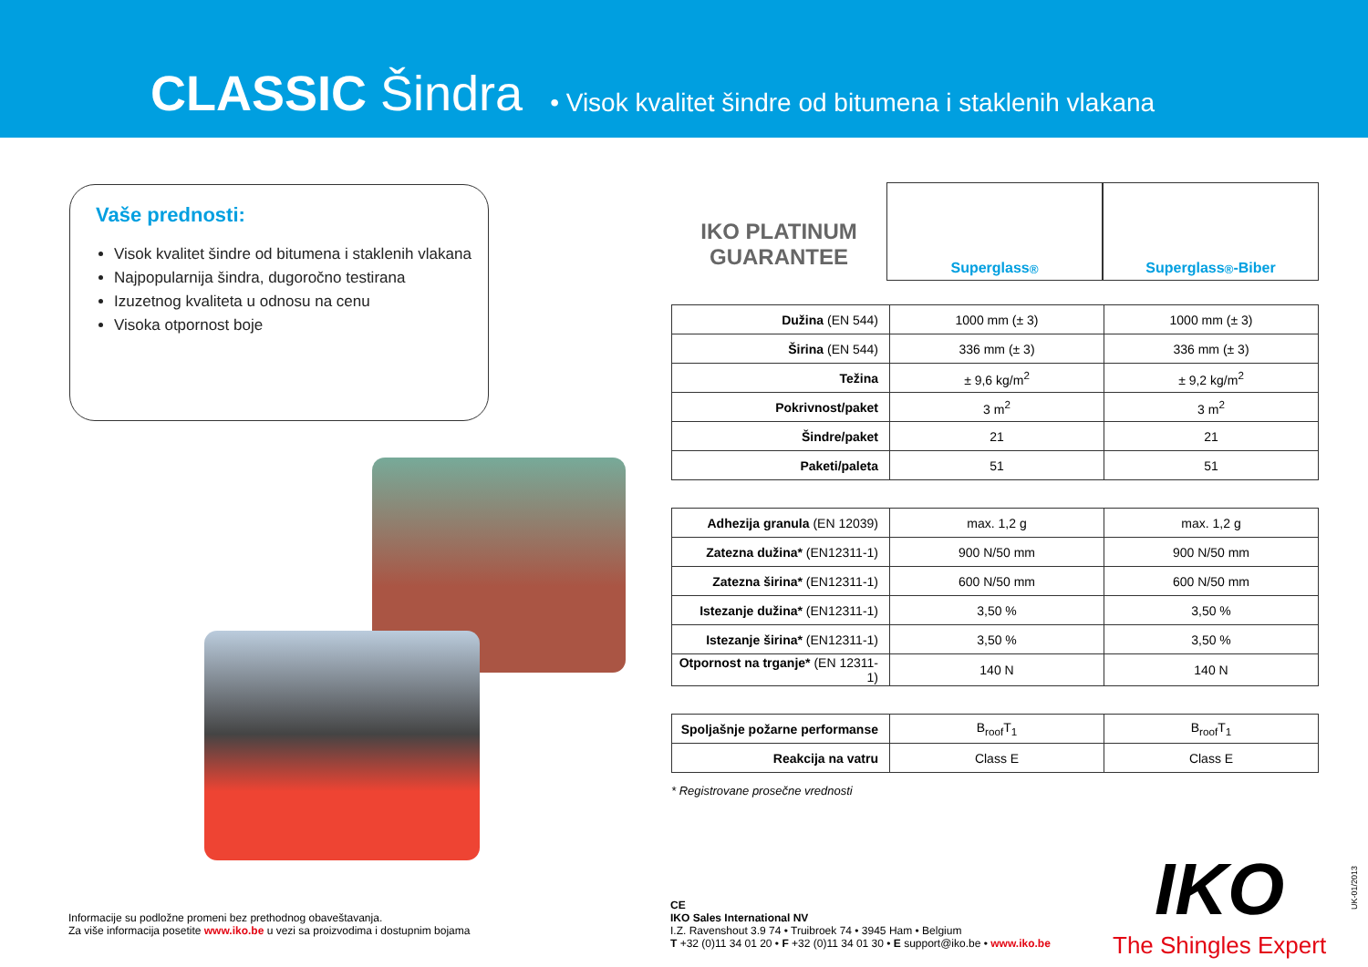CLASSIC Šindra
• Visok kvalitet šindre od bitumena i staklenih vlakana
Vaše prednosti:
Visok kvalitet šindre od bitumena i staklenih vlakana
Najpopularnija šindra, dugoročno testirana
Izuzetnog kvaliteta u odnosu na cenu
Visoka otpornost boje
IKO PLATINUM GUARANTEE
Superglass<sup>®</sup> Superglass<sup>®</sup>-Biber
| Dužina (EN 544) | 1000 mm (± 3) | 1000 mm (± 3) |
| Širina (EN 544) | 336 mm (± 3) | 336 mm (± 3) |
| Težina | ± 9,6 kg/m<sup>2</sup> | ± 9,2 kg/m<sup>2</sup> |
| Pokrivnost/paket | 3 m<sup>2</sup> | 3 m<sup>2</sup> |
| Šindre/paket | 21 | 21 |
| Paketi/paleta | 51 | 51 |
| Adhezija granula (EN 12039) | max. 1,2 g | max. 1,2 g |
| Zatezna dužina* (EN12311-1) | 900 N/50 mm | 900 N/50 mm |
| Zatezna širina* (EN12311-1) | 600 N/50 mm | 600 N/50 mm |
| Istezanje dužina* (EN12311-1) | 3,50 % | 3,50 % |
| Istezanje širina* (EN12311-1) | 3,50 % | 3,50 % |
| Otpornost na trganje* (EN 12311-1) | 140 N | 140 N |
| Spoljašnje požarne performanse | B<sub>roof</sub>T<sub>1</sub> | B<sub>roof</sub>T<sub>1</sub> |
| Reakcija na vatru | Class E | Class E |
* Registrovane prosečne vrednosti
Informacije su podložne promeni bez prethodnog obaveštavanja.
Za više informacija posetite www.iko.be u vezi sa proizvodima i dostupnim bojama
CE
IKO Sales International NV
I.Z. Ravenshout 3.9 74 • Truibroek 74 • 3945 Ham • Belgium
T +32 (0)11 34 01 20 • F +32 (0)11 34 01 30 • E support@iko.be • www.iko.be
IKO
The Shingles Expert
UK-01/2013